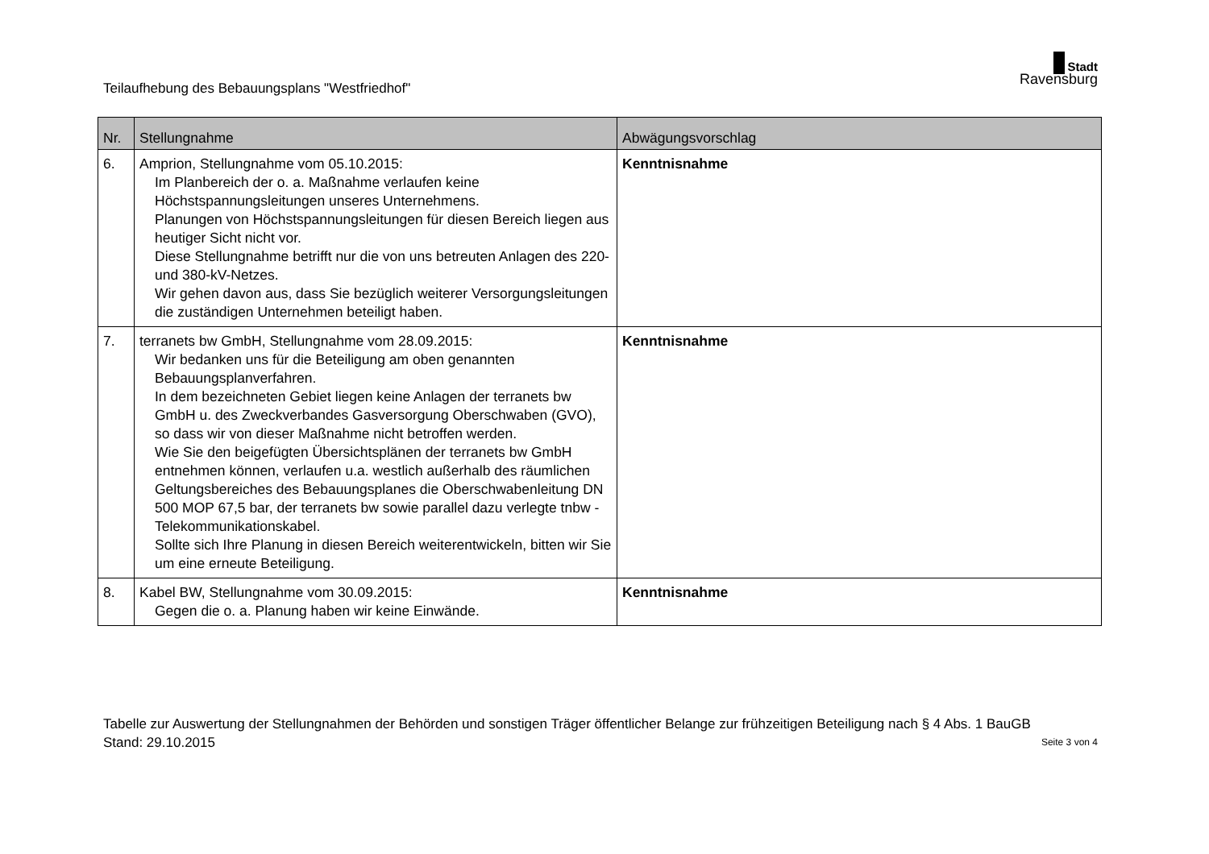Teilaufhebung des Bebauungsplans "Westfriedhof"
Stadt
Ravensburg
| Nr. | Stellungnahme | Abwägungsvorschlag |
| --- | --- | --- |
| 6. | Amprion, Stellungnahme vom 05.10.2015: Im Planbereich der o. a. Maßnahme verlaufen keine Höchstspannungsleitungen unseres Unternehmens. Planungen von Höchstspannungsleitungen für diesen Bereich liegen aus heutiger Sicht nicht vor. Diese Stellungnahme betrifft nur die von uns betreuten Anlagen des 220- und 380-kV-Netzes. Wir gehen davon aus, dass Sie bezüglich weiterer Versorgungsleitungen die zuständigen Unternehmen beteiligt haben. | Kenntnisnahme |
| 7. | terranets bw GmbH, Stellungnahme vom 28.09.2015: Wir bedanken uns für die Beteiligung am oben genannten Bebauungsplanverfahren. In dem bezeichneten Gebiet liegen keine Anlagen der terranets bw GmbH u. des Zweckverbandes Gasversorgung Oberschwaben (GVO), so dass wir von dieser Maßnahme nicht betroffen werden. Wie Sie den beigefügten Übersichtsplänen der terranets bw GmbH entnehmen können, verlaufen u.a. westlich außerhalb des räumlichen Geltungsbereiches des Bebauungsplanes die Oberschwabenleitung DN 500 MOP 67,5 bar, der terranets bw sowie parallel dazu verlegte tnbw -Telekommunikationskabel. Sollte sich Ihre Planung in diesen Bereich weiterentwickeln, bitten wir Sie um eine erneute Beteiligung. | Kenntnisnahme |
| 8. | Kabel BW, Stellungnahme vom 30.09.2015: Gegen die o. a. Planung haben wir keine Einwände. | Kenntnisnahme |
Tabelle zur Auswertung der Stellungnahmen der Behörden und sonstigen Träger öffentlicher Belange zur frühzeitigen Beteiligung nach § 4 Abs. 1 BauGB
Stand: 29.10.2015 Seite 3 von 4